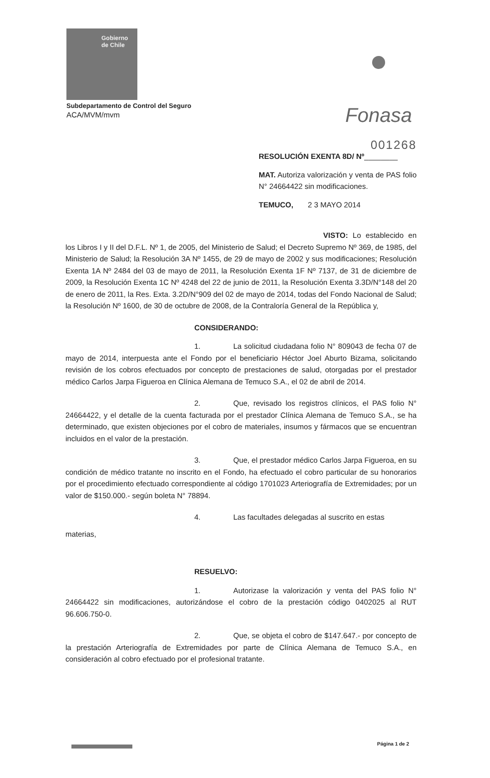Gobierno
de Chile
Fonasa
Subdepartamento de Control del Seguro
ACA/MVM/mvm
001268
RESOLUCIÓN EXENTA 8D/ Nº________
MAT. Autoriza valorización y venta de PAS folio N° 24664422 sin modificaciones.
TEMUCO, 2 3 MAYO 2014
VISTO: Lo establecido en los Libros I y II del D.F.L. Nº 1, de 2005, del Ministerio de Salud; el Decreto Supremo Nº 369, de 1985, del Ministerio de Salud; la Resolución 3A Nº 1455, de 29 de mayo de 2002 y sus modificaciones; Resolución Exenta 1A Nº 2484 del 03 de mayo de 2011, la Resolución Exenta 1F Nº 7137, de 31 de diciembre de 2009, la Resolución Exenta 1C Nº 4248 del 22 de junio de 2011, la Resolución Exenta 3.3D/N°148 del 20 de enero de 2011, la Res. Exta. 3.2D/N°909 del 02 de mayo de 2014, todas del Fondo Nacional de Salud; la Resolución Nº 1600, de 30 de octubre de 2008, de la Contraloría General de la República y,
CONSIDERANDO:
1. La solicitud ciudadana folio N° 809043 de fecha 07 de mayo de 2014, interpuesta ante el Fondo por el beneficiario Héctor Joel Aburto Bizama, solicitando revisión de los cobros efectuados por concepto de prestaciones de salud, otorgadas por el prestador médico Carlos Jarpa Figueroa en Clínica Alemana de Temuco S.A., el 02 de abril de 2014.
2. Que, revisado los registros clínicos, el PAS folio N° 24664422, y el detalle de la cuenta facturada por el prestador Clínica Alemana de Temuco S.A., se ha determinado, que existen objeciones por el cobro de materiales, insumos y fármacos que se encuentran incluidos en el valor de la prestación.
3. Que, el prestador médico Carlos Jarpa Figueroa, en su condición de médico tratante no inscrito en el Fondo, ha efectuado el cobro particular de su honorarios por el procedimiento efectuado correspondiente al código 1701023 Arteriografía de Extremidades; por un valor de $150.000.- según boleta N° 78894.
4. Las facultades delegadas al suscrito en estas
materias,
RESUELVO:
1. Autorizase la valorización y venta del PAS folio N° 24664422 sin modificaciones, autorizándose el cobro de la prestación código 0402025 al RUT 96.606.750-0.
2. Que, se objeta el cobro de $147.647.- por concepto de la prestación Arteriografía de Extremidades por parte de Clínica Alemana de Temuco S.A., en consideración al cobro efectuado por el profesional tratante.
Página 1 de 2